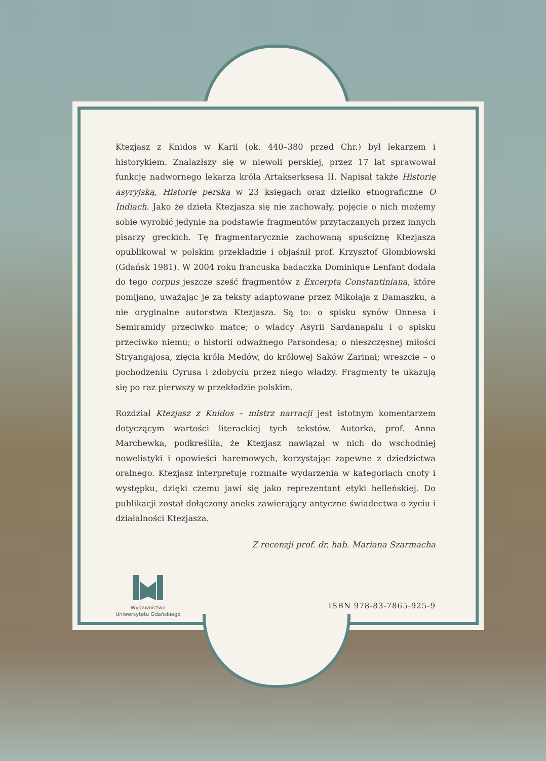Ktezjasz z Knidos w Karii (ok. 440–380 przed Chr.) był lekarzem i historykiem. Znalazłszy się w niewoli perskiej, przez 17 lat sprawował funkcję nadwornego lekarza króla Artakserksesa II. Napisał także Historię asyryjską, Historię perską w 23 księgach oraz dziełko etnograficzne O Indiach. Jako że dzieła Ktezjasza się nie zachowały, pojęcie o nich możemy sobie wyrobić jedynie na podstawie fragmentów przytaczanych przez innych pisarzy greckich. Tę fragmentarycznie zachowaną spuściznę Ktezjasza opublikował w polskim przekładzie i objaśnił prof. Krzysztof Głombiowski (Gdańsk 1981). W 2004 roku francuska badaczka Dominique Lenfant dodała do tego corpus jeszcze sześć fragmentów z Excerpta Constantiniana, które pomijano, uważając je za teksty adaptowane przez Mikołaja z Damaszku, a nie oryginalne autorstwa Ktezjasza. Są to: o spisku synów Onnesa i Semiramidy przeciwko matce; o władcy Asyrii Sardanapalu i o spisku przeciwko niemu; o historii odważnego Parsondesa; o nieszczęsnej miłości Stryangajosa, zięcia króla Medów, do królowej Saków Zarinai; wreszcie – o pochodzeniu Cyrusa i zdobyciu przez niego władzy. Fragmenty te ukazują się po raz pierwszy w przekładzie polskim.
Rozdział Ktezjasz z Knidos – mistrz narracji jest istotnym komentarzem dotyczącym wartości literackiej tych tekstów. Autorka, prof. Anna Marchewka, podkreśliła, że Ktezjasz nawiązał w nich do wschodniej nowelistyki i opowieści haremowych, korzystając zapewne z dziedzictwa oralnego. Ktezjasz interpretuje rozmaite wydarzenia w kategoriach cnoty i występku, dzięki czemu jawi się jako reprezentant etyki helleńskiej. Do publikacji został dołączony aneks zawierający antyczne świadectwa o życiu i działalności Ktezjasza.
Z recenzji prof. dr. hab. Mariana Szarmacha
Wydawnictwo
Uniwersytetu Gdańskiego
ISBN 978-83-7865-925-9